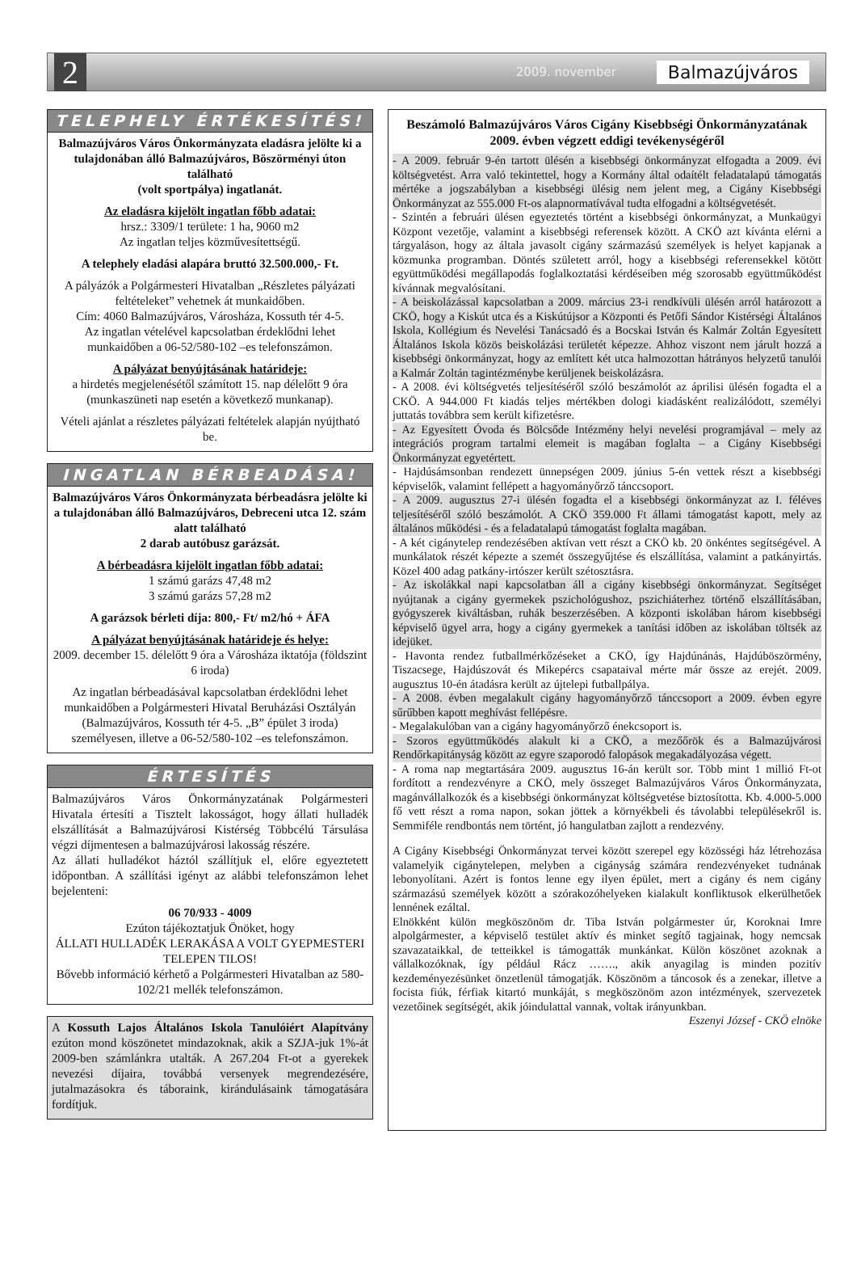2 2009. november Balmazújváros
TELEPHELY ÉRTÉKESÍTÉS!
Balmazújváros Város Önkormányzata eladásra jelölte ki a tulajdonában álló Balmazújváros, Böszörményi úton található
(volt sportpálya) ingatlanát.
Az eladásra kijelölt ingatlan főbb adatai:
hrsz.: 3309/1 területe: 1 ha, 9060 m2
Az ingatlan teljes közművesítettségű.
A telephely eladási alapára bruttó 32.500.000,- Ft.
A pályázók a Polgármesteri Hivatalban „Részletes pályázati feltételeket” vehetnek át munkaidőben.
Cím: 4060 Balmazújváros, Városháza, Kossuth tér 4-5.
Az ingatlan vételével kapcsolatban érdeklődni lehet munkaidőben a 06-52/580-102 –es telefonszámon.
A pályázat benyújtásának határideje:
a hirdetés megjelenésétől számított 15. nap délelőtt 9 óra (munkaszüneti nap esetén a következő munkanap).
Vételi ajánlat a részletes pályázati feltételek alapján nyújtható be.
INGATLAN BÉRBEADÁSA!
Balmazújváros Város Önkormányzata bérbeadásra jelölte ki a tulajdonában álló Balmazújváros, Debreceni utca 12. szám alatt található
2 darab autóbusz garázsát.
A bérbeadásra kijelölt ingatlan főbb adatai:
1 számú garázs 47,48 m2
3 számú garázs 57,28 m2
A garázsok bérleti díja: 800,- Ft/ m2/hó + ÁFA
A pályázat benyújtásának határideje és helye:
2009. december 15. délelőtt 9 óra a Városháza iktatója (földszint 6 iroda)
Az ingatlan bérbeadásával kapcsolatban érdeklődni lehet munkaidőben a Polgármesteri Hivatal Beruházási Osztályán (Balmazújváros, Kossuth tér 4-5. „B” épület 3 iroda) személyesen, illetve a 06-52/580-102 –es telefonszámon.
ÉRTESÍTÉS
Balmazújváros Város Önkormányzatának Polgármesteri Hivatala értesíti a Tisztelt lakosságot, hogy állati hulladék elszállítását a Balmazújvárosi Kistérség Többcélú Társulása végzi díjmentesen a balmazújvárosi lakosság részére.
Az állati hulladékot háztól szállítjuk el, előre egyeztetett időpontban. A szállítási igényt az alábbi telefonszámon lehet bejelenteni:
06 70/933 - 4009
Ezúton tájékoztatjuk Önöket, hogy
ÁLLATI HULLADÉK LERAKÁSA A VOLT GYEPMESTERI TELEPEN TILOS!
Bővebb információ kérhető a Polgármesteri Hivatalban az 580-102/21 mellék telefonszámon.
A Kossuth Lajos Általános Iskola Tanulóiért Alapítvány ezúton mond köszönetet mindazoknak, akik a SZJA-juk 1%-át 2009-ben számlánkra utalták. A 267.204 Ft-ot a gyerekek nevezési díjaira, továbbá versenyek megrendezésére, jutalmazásokra és táboraink, kirándulásaink támogatására fordítjuk.
Beszámoló Balmazújváros Város Cigány Kisebbségi Önkormányzatának 2009. évben végzett eddigi tevékenységéről
- A 2009. február 9-én tartott ülésén a kisebbségi önkormányzat elfogadta a 2009. évi költségvetést. Arra való tekintettel, hogy a Kormány által odaítélt feladatalapú támogatás mértéke a jogszabályban a kisebbségi ülésig nem jelent meg, a Cigány Kisebbségi Önkormányzat az 555.000 Ft-os alapnormatívával tudta elfogadni a költségvetését.
- Szintén a februári ülésen egyeztetés történt a kisebbségi önkormányzat, a Munkaügyi Központ vezetője, valamint a kisebbségi referensek között. A CKÖ azt kívánta elérni a tárgyaláson, hogy az általa javasolt cigány származású személyek is helyet kapjanak a közmunka programban. Döntés született arról, hogy a kisebbségi referensekkel kötött együttműködési megállapodás foglalkoztatási kérdéseiben még szorosabb együttműködést kívánnak megvalósítani.
- A beiskolázással kapcsolatban a 2009. március 23-i rendkívüli ülésén arról határozott a CKÖ, hogy a Kiskút utca és a Kiskútújsor a Központi és Petőfi Sándor Kistérségi Általános Iskola, Kollégium és Nevelési Tanácsadó és a Bocskai István és Kalmár Zoltán Egyesített Általános Iskola közös beiskolázási területét képezze. Ahhoz viszont nem járult hozzá a kisebbségi önkormányzat, hogy az említett két utca halmozottan hátrányos helyzetű tanulói a Kalmár Zoltán tagintézménybe kerüljenek beiskolázásra.
- A 2008. évi költségvetés teljesítéséről szóló beszámolót az áprilisi ülésén fogadta el a CKÖ. A 944.000 Ft kiadás teljes mértékben dologi kiadásként realizálódott, személyi juttatás továbbra sem került kifizetésre.
- Az Egyesített Óvoda és Bölcsőde Intézmény helyi nevelési programjával – mely az integrációs program tartalmi elemeit is magában foglalta – a Cigány Kisebbségi Önkormányzat egyetértett.
- Hajdúsámsonban rendezett ünnepségen 2009. június 5-én vettek részt a kisebbségi képviselők, valamint fellépett a hagyományőrző tánccsoport.
- A 2009. augusztus 27-i ülésén fogadta el a kisebbségi önkormányzat az I. féléves teljesítéséről szóló beszámolót. A CKÖ 359.000 Ft állami támogatást kapott, mely az általános működési - és a feladatalapú támogatást foglalta magában.
- A két cigánytelep rendezésében aktívan vett részt a CKÖ kb. 20 önkéntes segítségével. A munkálatok részét képezte a szemét összegyűjtése és elszállítása, valamint a patkányirtás. Közel 400 adag patkány-irtószer került szétosztásra.
- Az iskolákkal napi kapcsolatban áll a cigány kisebbségi önkormányzat. Segítséget nyújtanak a cigány gyermekek pszichológushoz, pszichiáterhez történő elszállításában, gyógyszerek kiváltásban, ruhák beszerzésében. A központi iskolában három kisebbségi képviselő ügyel arra, hogy a cigány gyermekek a tanítási időben az iskolában töltsék az idejüket.
- Havonta rendez futballmérkőzéseket a CKÖ, így Hajdúnánás, Hajdúböszörmény, Tiszacsege, Hajdúszovát és Mikepércs csapataival mérte már össze az erejét. 2009. augusztus 10-én átadásra került az újtelepi futballpálya.
- A 2008. évben megalakult cigány hagyományőrző tánccsoport a 2009. évben egyre sűrűbben kapott meghívást fellépésre.
- Megalakulóban van a cigány hagyományőrző énekcsoport is.
- Szoros együttműködés alakult ki a CKÖ, a mezőőrök és a Balmazújvárosi Rendőrkapitányság között az egyre szaporodó falopások megakadályozása végett.
- A roma nap megtartására 2009. augusztus 16-án került sor. Több mint 1 millió Ft-ot fordított a rendezvényre a CKÖ, mely összeget Balmazújváros Város Önkormányzata, magánvállalkozók és a kisebbségi önkormányzat költségvetése biztosította. Kb. 4.000-5.000 fő vett részt a roma napon, sokan jöttek a környékbeli és távolabbi településekről is. Semmiféle rendbontás nem történt, jó hangulatban zajlott a rendezvény.
A Cigány Kisebbségi Önkormányzat tervei között szerepel egy közösségi ház létrehozása valamelyik cigánytelepen, melyben a cigányság számára rendezvényeket tudnának lebonyolítani. Azért is fontos lenne egy ilyen épület, mert a cigány és nem cigány származású személyek között a szórakozóhelyeken kialakult konfliktusok elkerülhetőek lennének ezáltal.
Elnökként külön megköszönöm dr. Tiba István polgármester úr, Koroknai Imre alpolgármester, a képviselő testület aktív és minket segítő tagjainak, hogy nemcsak szavazataikkal, de tetteikkel is támogatták munkánkat. Külön köszönet azoknak a vállalkozóknak, így például Rácz ……., akik anyagilag is minden pozitív kezdeményezésünket önzetlenül támogatják. Köszönöm a táncosok és a zenekar, illetve a focista fiúk, férfiak kitartó munkáját, s megköszönöm azon intézmények, szervezetek vezetőinek segítségét, akik jóindulattal vannak, voltak irányunkban.
Eszenyi József - CKÖ elnöke